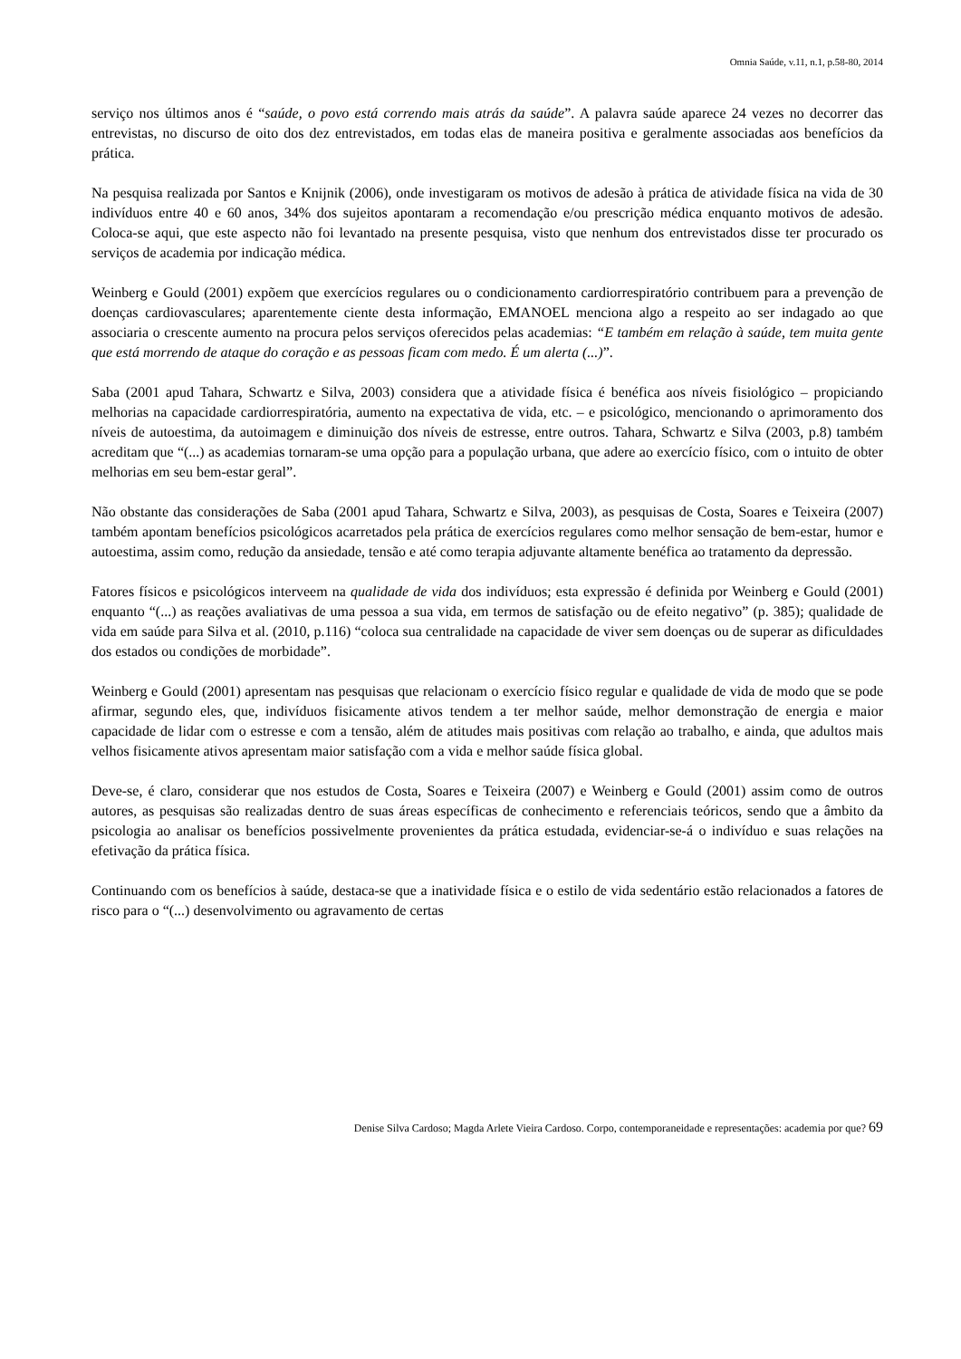Omnia Saúde, v.11, n.1, p.58-80, 2014
serviço nos últimos anos é “saúde, o povo está correndo mais atrás da saúde”. A palavra saúde aparece 24 vezes no decorrer das entrevistas, no discurso de oito dos dez entrevistados, em todas elas de maneira positiva e geralmente associadas aos benefícios da prática.
Na pesquisa realizada por Santos e Knijnik (2006), onde investigaram os motivos de adesão à prática de atividade física na vida de 30 indivíduos entre 40 e 60 anos, 34% dos sujeitos apontaram a recomendação e/ou prescrição médica enquanto motivos de adesão. Coloca-se aqui, que este aspecto não foi levantado na presente pesquisa, visto que nenhum dos entrevistados disse ter procurado os serviços de academia por indicação médica.
Weinberg e Gould (2001) expõem que exercícios regulares ou o condicionamento cardiorrespiratório contribuem para a prevenção de doenças cardiovasculares; aparentemente ciente desta informação, EMANOEL menciona algo a respeito ao ser indagado ao que associaria o crescente aumento na procura pelos serviços oferecidos pelas academias: “E também em relação à saúde, tem muita gente que está morrendo de ataque do coração e as pessoas ficam com medo. É um alerta (...)”.
Saba (2001 apud Tahara, Schwartz e Silva, 2003) considera que a atividade física é benéfica aos níveis fisiológico – propiciando melhorias na capacidade cardiorrespiratória, aumento na expectativa de vida, etc. – e psicológico, mencionando o aprimoramento dos níveis de autoestima, da autoimagem e diminuição dos níveis de estresse, entre outros. Tahara, Schwartz e Silva (2003, p.8) também acreditam que “(...) as academias tornaram-se uma opção para a população urbana, que adere ao exercício físico, com o intuito de obter melhorias em seu bem-estar geral”.
Não obstante das considerações de Saba (2001 apud Tahara, Schwartz e Silva, 2003), as pesquisas de Costa, Soares e Teixeira (2007) também apontam benefícios psicológicos acarretados pela prática de exercícios regulares como melhor sensação de bem-estar, humor e autoestima, assim como, redução da ansiedade, tensão e até como terapia adjuvante altamente benéfica ao tratamento da depressão.
Fatores físicos e psicológicos interveem na qualidade de vida dos indivíduos; esta expressão é definida por Weinberg e Gould (2001) enquanto “(...) as reações avaliativas de uma pessoa a sua vida, em termos de satisfação ou de efeito negativo” (p. 385); qualidade de vida em saúde para Silva et al. (2010, p.116) “coloca sua centralidade na capacidade de viver sem doenças ou de superar as dificuldades dos estados ou condições de morbidade”.
Weinberg e Gould (2001) apresentam nas pesquisas que relacionam o exercício físico regular e qualidade de vida de modo que se pode afirmar, segundo eles, que, indivíduos fisicamente ativos tendem a ter melhor saúde, melhor demonstração de energia e maior capacidade de lidar com o estresse e com a tensão, além de atitudes mais positivas com relação ao trabalho, e ainda, que adultos mais velhos fisicamente ativos apresentam maior satisfação com a vida e melhor saúde física global.
Deve-se, é claro, considerar que nos estudos de Costa, Soares e Teixeira (2007) e Weinberg e Gould (2001) assim como de outros autores, as pesquisas são realizadas dentro de suas áreas específicas de conhecimento e referenciais teóricos, sendo que a âmbito da psicologia ao analisar os benefícios possivelmente provenientes da prática estudada, evidenciar-se-á o indivíduo e suas relações na efetivação da prática física.
Continuando com os benefícios à saúde, destaca-se que a inatividade física e o estilo de vida sedentário estão relacionados a fatores de risco para o “(...) desenvolvimento ou agravamento de certas
Denise Silva Cardoso; Magda Arlete Vieira Cardoso. Corpo, contemporaneidade e representações: academia por que? 69